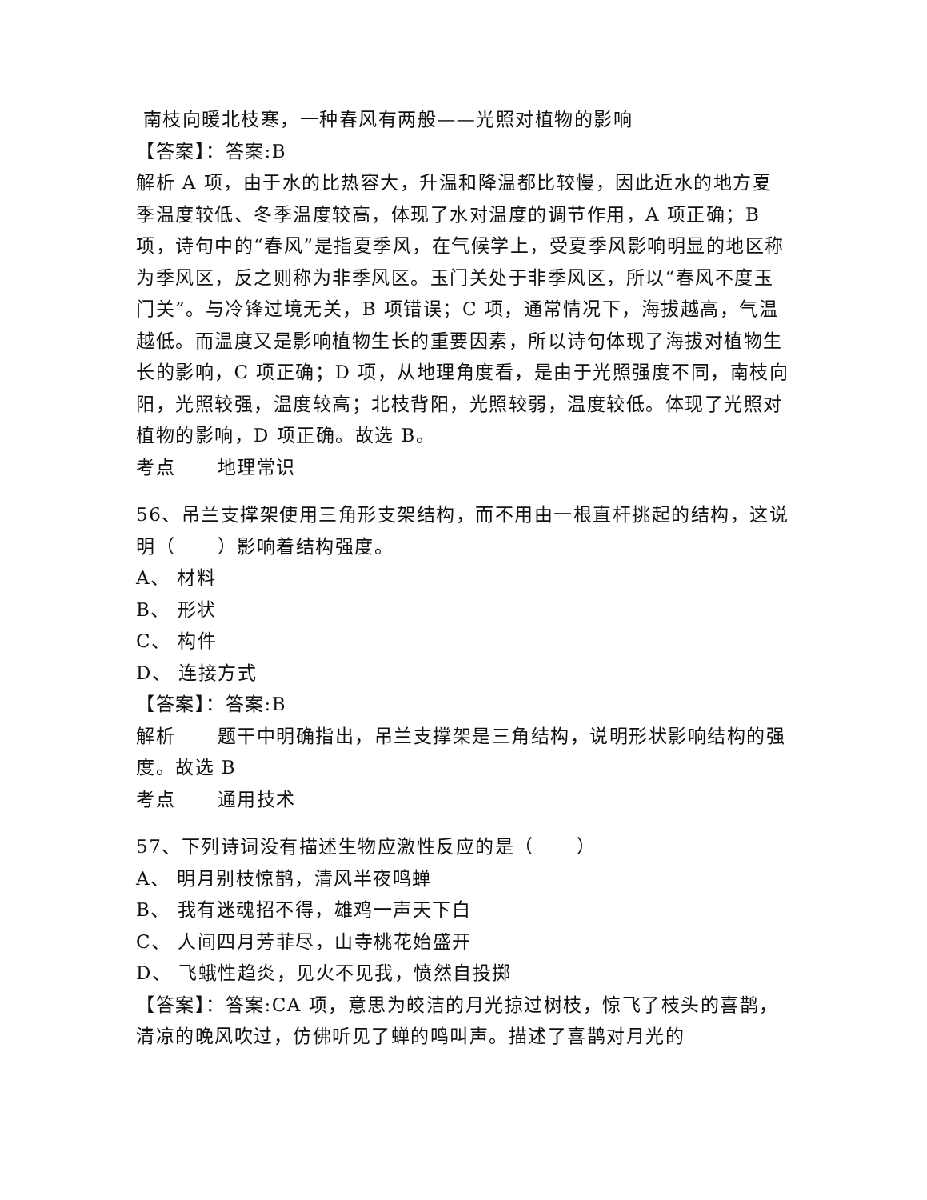南枝向暖北枝寒，一种春风有两般——光照对植物的影响
【答案】：答案:B
解析 A 项，由于水的比热容大，升温和降温都比较慢，因此近水的地方夏季温度较低、冬季温度较高，体现了水对温度的调节作用，A 项正确；B 项，诗句中的“春风”是指夏季风，在气候学上，受夏季风影响明显的地区称为季风区，反之则称为非季风区。玉门关处于非季风区，所以“春风不度玉门关”。与冷锋过境无关，B 项错误；C 项，通常情况下，海拔越高，气温越低。而温度又是影响植物生长的重要因素，所以诗句体现了海拔对植物生长的影响，C 项正确；D 项，从地理角度看，是由于光照强度不同，南枝向阳，光照较强，温度较高；北枝背阳，光照较弱，温度较低。体现了光照对植物的影响，D 项正确。故选 B。
考点 地理常识
56、吊兰支撑架使用三角形支架结构，而不用由一根直杆挑起的结构，这说明（ ）影响着结构强度。
A、 材料
B、 形状
C、 构件
D、 连接方式
【答案】：答案:B
解析 题干中明确指出，吊兰支撑架是三角结构，说明形状影响结构的强度。故选 B
考点 通用技术
57、下列诗词没有描述生物应激性反应的是（ ）
A、 明月别枝惊鹊，清风半夜鸣蝉
B、 我有迷魂招不得，雄鸡一声天下白
C、 人间四月芳菲尽，山寺桃花始盛开
D、 飞蛾性趋炎，见火不见我，愤然自投掷
【答案】：答案:CA 项，意思为皎洁的月光掠过树枝，惊飞了枝头的喜鹊，清凉的晚风吹过，仿佛听见了蝉的鸣叫声。描述了喜鹊对月光的